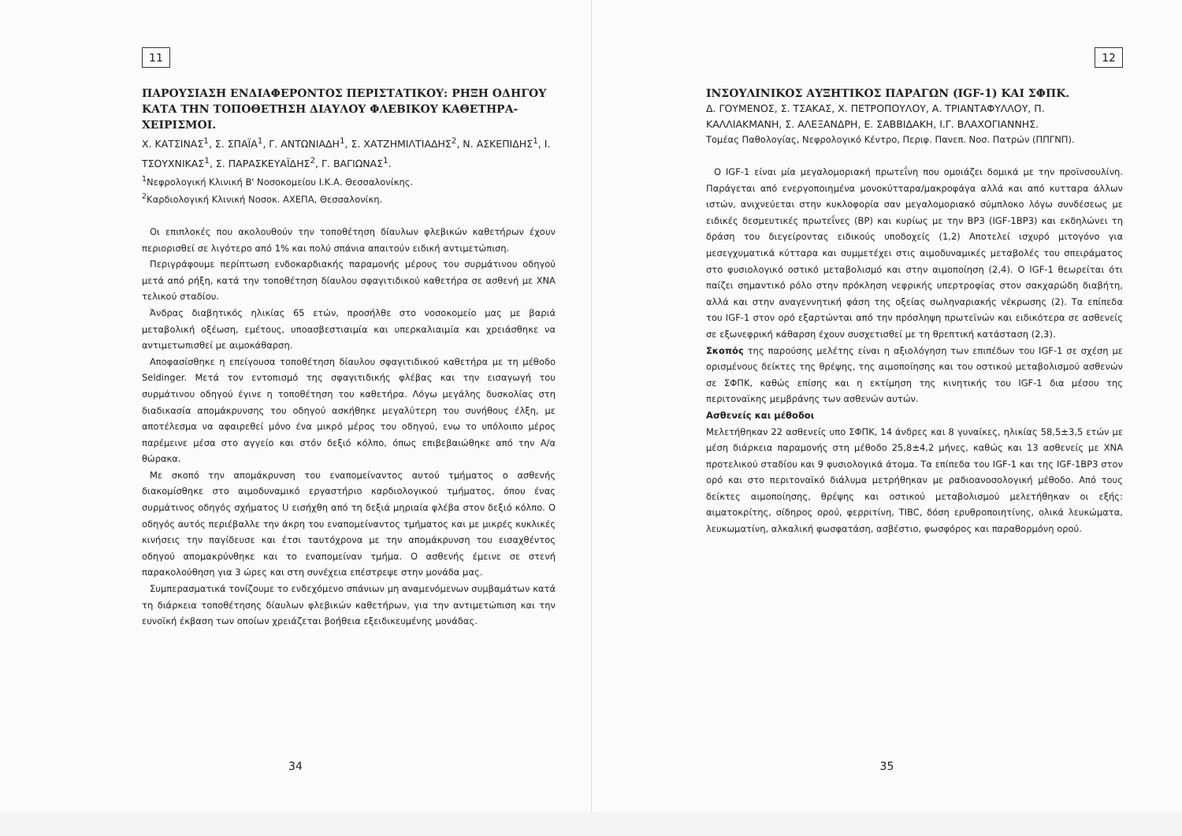11
ΠΑΡΟΥΣΙΑΣΗ ΕΝΔΙΑΦΕΡΟΝΤΟΣ ΠΕΡΙΣΤΑΤΙΚΟΥ: ΡΗΞΗ ΟΔΗΓΟΥ ΚΑΤΑ ΤΗΝ ΤΟΠΟΘΕΤΗΣΗ ΔΙΑΥΛΟΥ ΦΛΕΒΙΚΟΥ ΚΑΘΕΤΗΡΑ-ΧΕΙΡΙΣΜΟΙ.
Χ. ΚΑΤΣΙΝΑΣ<sup>1</sup>, Σ. ΣΠΑΪΑ<sup>1</sup>, Γ. ΑΝΤΩΝΙΑΔΗ<sup>1</sup>, Σ. ΧΑΤΖΗΜΙΛΤΙΑΔΗΣ<sup>2</sup>, Ν. ΑΣΚΕΠΙΔΗΣ<sup>1</sup>, Ι. ΤΣΟΥΧΝΙΚΑΣ<sup>1</sup>, Σ. ΠΑΡΑΣΚΕΥΑΪΔΗΣ<sup>2</sup>, Γ. ΒΑΓΙΩΝΑΣ<sup>1</sup>.
<sup>1</sup> Νεφρολογική Κλινική Β' Νοσοκομείου Ι.Κ.Α. Θεσσαλονίκης.
<sup>2</sup> Καρδιολογική Κλινική Νοσοκ. ΑΧΕΠΑ, Θεσσαλονίκη.
Οι επιπλοκές που ακολουθούν την τοποθέτηση δίαυλων φλεβικών καθετήρων έχουν περιορισθεί σε λιγότερο από 1% και πολύ σπάνια απαιτούν ειδική αντιμετώπιση.
Περιγράφουμε περίπτωση ενδοκαρδιακής παραμονής μέρους του συρμάτινου οδηγού μετά από ρήξη, κατά την τοποθέτηση δίαυλου σφαγιτιδικού καθετήρα σε ασθενή με ΧΝΑ τελικού σταδίου.
Άνδρας διαβητικός ηλικίας 65 ετών, προσήλθε στο νοσοκομείο μας με βαριά μεταβολική οξέωση, εμέτους, υποασβεστιαιμία και υπερκαλιαιμία και χρειάσθηκε να αντιμετωπισθεί με αιμοκάθαρση.
Αποφασίσθηκε η επείγουσα τοποθέτηση δίαυλου σφαγιτιδικού καθετήρα με τη μέθοδο Seldinger. Μετά τον εντοπισμό της σφαγιτιδικής φλέβας και την εισαγωγή του συρμάτινου οδηγού έγινε η τοποθέτηση του καθετήρα. Λόγω μεγάλης δυσκολίας στη διαδικασία απομάκρυνσης του οδηγού ασκήθηκε μεγαλύτερη του συνήθους έλξη, με αποτέλεσμα να αφαιρεθεί μόνο ένα μικρό μέρος του οδηγού, ενω το υπόλοιπο μέρος παρέμεινε μέσα στο αγγείο και στόν δεξιό κόλπο, όπως επιβεβαιώθηκε από την Α/α θώρακα.
Με σκοπό την απομάκρυνση του εναπομείναντος αυτού τμήματος ο ασθενής διακομίσθηκε στο αιμοδυναμικό εργαστήριο καρδιολογικού τμήματος, όπου ένας συρμάτινος οδηγός σχήματος U εισήχθη από τη δεξιά μηριαία φλέβα στον δεξιό κόλπο. Ο οδηγός αυτός περιέβαλλε την άκρη του εναπομείναντος τμήματος και με μικρές κυκλικές κινήσεις την παγίδευσε και έτσι ταυτόχρονα με την απομάκρυνση του εισαχθέντος οδηγού απομακρύνθηκε και το εναπομείναν τμήμα. Ο ασθενής έμεινε σε στενή παρακολούθηση για 3 ώρες και στη συνέχεια επέστρεψε στην μονάδα μας.
Συμπερασματικά τονίζουμε το ενδεχόμενο σπάνιων μη αναμενόμενων συμβαμάτων κατά τη διάρκεια τοποθέτησης δίαυλων φλεβικών καθετήρων, για την αντιμετώπιση και την ευνοϊκή έκβαση των οποίων χρειάζεται βοήθεια εξειδικευμένης μονάδας.
34
12
ΙΝΣΟΥΛΙΝΙΚΟΣ ΑΥΞΗΤΙΚΟΣ ΠΑΡΑΓΩΝ (IGF-1) ΚΑΙ ΣΦΠΚ.
Δ. ΓΟΥΜΕΝΟΣ, Σ. ΤΣΑΚΑΣ, Χ. ΠΕΤΡΟΠΟΥΛΟΥ, Α. ΤΡΙΑΝΤΑΦΥΛΛΟΥ, Π. ΚΑΛΛΙΑΚΜΑΝΗ, Σ. ΑΛΕΞΑΝΔΡΗ, Ε. ΣΑΒΒΙΔΑΚΗ, Ι.Γ. ΒΛΑΧΟΓΙΑΝΝΗΣ.
Τομέας Παθολογίας, Νεφρολογικό Κέντρο, Περιφ. Πανεπ. Νοσ. Πατρών (ΠΠΓΝΠ).
Ο IGF-1 είναι μία μεγαλομοριακή πρωτεΐνη που ομοιάζει δομικά με την προϊνσουλίνη. Παράγεται από ενεργοποιημένα μονοκύτταρα/μακροφάγα αλλά και από κυτταρα άλλων ιστών, ανιχνεύεται στην κυκλοφορία σαν μεγαλομοριακό σύμπλοκο λόγω συνδέσεως με ειδικές δεσμευτικές πρωτεΐνες (BP) και κυρίως με την BP3 (IGF-1BP3) και εκδηλώνει τη δράση του διεγείροντας ειδικούς υποδοχείς (1,2) Αποτελεί ισχυρό μιτογόνο για μεσεγχυματικά κύτταρα και συμμετέχει στις αιμοδυναμικές μεταβολές του σπειράματος στο φυσιολογικό οστικό μεταβολισμό και στην αιμοποίηση (2,4). Ο IGF-1 θεωρείται ότι παίζει σημαντικό ρόλο στην πρόκληση νεφρικής υπερτροφίας στον σακχαρώδη διαβήτη, αλλά και στην αναγεννητική φάση της οξείας σωληναριακής νέκρωσης (2). Τα επίπεδα του IGF-1 στον ορό εξαρτώνται από την πρόσληψη πρωτεϊνών και ειδικότερα σε ασθενείς σε εξωνεφρική κάθαρση έχουν συσχετισθεί με τη θρεπτική κατάσταση (2,3).
Σκοπός της παρούσης μελέτης είναι η αξιολόγηση των επιπέδων του IGF-1 σε σχέση με ορισμένους δείκτες της θρέψης, της αιμοποίησης και του οστικού μεταβολισμού ασθενών σε ΣΦΠΚ, καθώς επίσης και η εκτίμηση της κινητικής του IGF-1 δια μέσου της περιτοναϊκης μεμβράνης των ασθενών αυτών.
Ασθενείς και μέθοδοι
Μελετήθηκαν 22 ασθενείς υπο ΣΦΠΚ, 14 άνδρες και 8 γυναίκες, ηλικίας 58,5±3,5 ετών με μέση διάρκεια παραμονής στη μέθοδο 25,8±4,2 μήνες, καθώς και 13 ασθενείς με ΧΝΑ προτελικού σταδίου και 9 φυσιολογικά άτομα. Τα επίπεδα του IGF-1 και της IGF-1BP3 στον ορό και στο περιτοναϊκό διάλυμα μετρήθηκαν με ραδιοανοσολογική μέθοδο. Από τους δείκτες αιμοποίησης, θρέψης και οστικού μεταβολισμού μελετήθηκαν οι εξής: αιματοκρίτης, σίδηρος ορού, φερριτίνη, TIBC, δόση ερυθροποιητίνης, ολικά λευκώματα, λευκωματίνη, αλκαλική φωσφατάση, ασβέστιο, φωσφόρος και παραθορμόνη ορού.
35